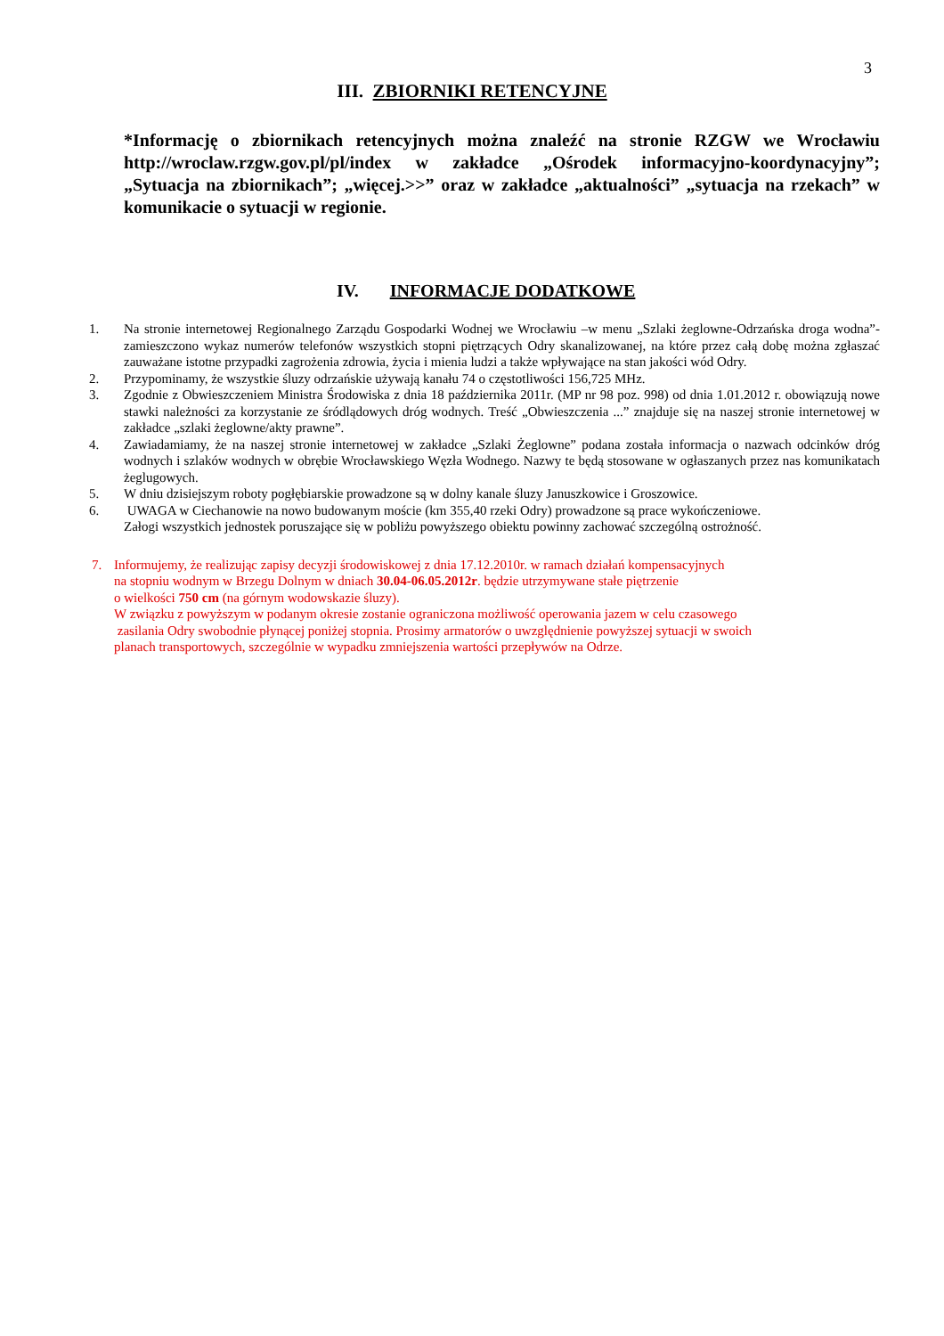3
III. ZBIORNIKI RETENCYJNE
*Informację o zbiornikach retencyjnych można znaleźć na stronie RZGW we Wrocławiu http://wroclaw.rzgw.gov.pl/pl/index w zakładce „Ośrodek informacyjno-koordynacyjny”; „Sytuacja na zbiornikach”; „więcej.>>” oraz w zakładce „aktualności” „sytuacja na rzekach” w komunikacie o sytuacji w regionie.
IV. INFORMACJE DODATKOWE
1. Na stronie internetowej Regionalnego Zarządu Gospodarki Wodnej we Wrocławiu –w menu „Szlaki żeglowne-Odrzańska droga wodna”- zamieszczono wykaz numerów telefonów wszystkich stopni piętrzących Odry skanalizowanej, na które przez całą dobę można zgłaszać zauważane istotne przypadki zagrożenia zdrowia, życia i mienia ludzi a także wpływające na stan jakości wód Odry.
2. Przypominamy, że wszystkie śluzy odrzańskie używają kanału 74 o częstotliwości 156,725 MHz.
3. Zgodnie z Obwieszczeniem Ministra Środowiska z dnia 18 października 2011r. (MP nr 98 poz. 998) od dnia 1.01.2012 r. obowiązują nowe stawki należności za korzystanie ze śródlądowych dróg wodnych. Treść „Obwieszczenia ...” znajduje się na naszej stronie internetowej w zakładce „szlaki żeglowne/akty prawne”.
4. Zawiadamiamy, że na naszej stronie internetowej w zakładce „Szlaki Żeglowne” podana została informacja o nazwach odcinków dróg wodnych i szlaków wodnych w obrębie Wrocławskiego Węzła Wodnego. Nazwy te będą stosowane w ogłaszanych przez nas komunikatach żeglugowych.
5. W dniu dzisiejszym roboty pogłębiarskie prowadzone są w dolny kanale śluzy Januszkowice i Groszowice.
6. UWAGA w Ciechanowie na nowo budowanym moście (km 355,40 rzeki Odry) prowadzone są prace wykończeniowe.
Załogi wszystkich jednostek poruszające się w pobliżu powyższego obiektu powinny zachować szczególną ostrożność.
7. Informujemy, że realizując zapisy decyzji środowiskowej z dnia 17.12.2010r. w ramach działań kompensacyjnych
na stopniu wodnym w Brzegu Dolnym w dniach 30.04-06.05.2012r. będzie utrzymywane stałe piętrzenie
o wielkości 750 cm (na górnym wodowskazie śluzy).
W związku z powyższym w podanym okresie zostanie ograniczona możliwość operowania jazem w celu czasowego
zasilania Odry swobodnie płynącej poniżej stopnia. Prosimy armatorów o uwzględnienie powyższej sytuacji w swoich
planach transportowych, szczególnie w wypadku zmniejszenia wartości przepływów na Odrze.